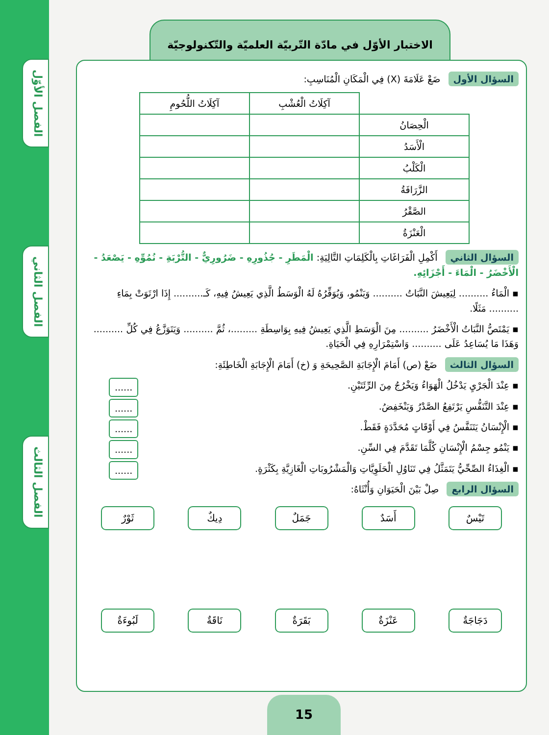الفصل الأوّل
الفصل الثاني
الفصل الثالث
الاختبار الأوّل في مادّة التّربيّة العلميّة والتّكنولوجيّة
السؤال الأول ضَعْ عَلَامَةَ (X) فِي الْمَكَانِ الْمُنَاسِبِ:
| | آكِلَاتُ الْعُشْبِ | آكِلَاتُ اللُّحُومِ |
| الْحِصَانُ | | |
| الْأَسَدُ | | |
| الْكَلْبُ | | |
| الزَّرَافَةُ | | |
| الصَّقْرُ | | |
| الْعَنْزَةُ | | |
السؤال الثاني أَكْمِلِ الْفَرَاغَاتِ بِالْكَلِمَاتِ التَّالِيَةِ: الْمَطَرِ - جُذُورِهِ - ضَرُورِيٌّ - التُّرْبَةِ - نُمُوِّهِ - يَصْعَدُ - الْأَخْضَرُ - الْمَاءَ - أَجْزَائِهِ.
▪ الْمَاءُ .......... لِيَعِيشَ النَّبَاتُ .......... وَيَنْمُو، وَيُوَفِّرُهُ لَهُ الْوَسَطُ الَّذِي يَعِيشُ فِيهِ، كَـ.......... إِذَا ارْتَوَتْ بِمَاءِ .......... مَثَلًا.
▪ يَمْتَصُّ النَّبَاتُ الْأَخْضَرُ .......... مِنَ الْوَسَطِ الَّذِي يَعِيشُ فِيهِ بِوَاسِطَةِ .........، ثُمَّ .......... وَيَتَوَزَّعُ فِي كُلِّ .......... وَهَذَا مَا يُسَاعِدُ عَلَى .......... وَاسْتِمْرَارِهِ فِي الْحَيَاةِ.
السؤال الثالث ضَعْ (ص) أَمَامَ الْإِجَابَةِ الصَّحِيحَةِ وَ (خ) أَمَامَ الْإِجَابَةِ الْخَاطِئَةِ:
▪ عِنْدَ الْجَرْيِ يَدْخُلُ الْهَوَاءُ وَيَخْرُجُ مِنَ الرِّئَتَيْنِ. ......
▪ عِنْدَ التَّنَفُّسِ يَرْتَفِعُ الصَّدْرُ وَيَنْخَفِضُ. ......
▪ الْإِنْسَانُ يَتَنَفَّسُ فِي أَوْقَاتٍ مُحَدَّدَةٍ فَقَطْ. ......
▪ يَنْمُو جِسْمُ الْإِنْسَانِ كُلَّمَا تَقَدَّمَ فِي السِّنِ. ......
▪ الْغِذَاءُ الصِّحِّيُّ يَتَمَثَّلُ فِي تَنَاوُلِ الْحَلَوِيَّاتِ وَالْمَشْرُوبَاتِ الْغَازِيَّةِ بِكَثْرَةٍ. ......
السؤال الرابع صِلْ بَيْنَ الْحَيَوَانِ وَأُنْثَاهُ:
تَيْسٌ أَسَدٌ جَمَلٌ دِيكٌ ثَوْرٌ
دَجَاجَةٌ
عَنْزَةٌ بَقَرَةٌ نَاقَةٌ لَبُوءَةٌ
15